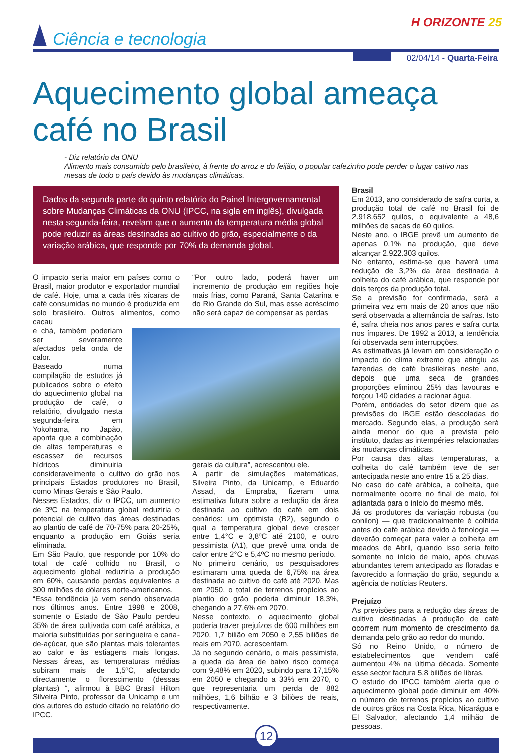Ciência e tecnologia
H ORIZONTE 25
02/04/14 - Quarta-Feira
Aquecimento global ameaça café no Brasil
- Diz relatório da ONU
Alimento mais consumido pelo brasileiro, à frente do arroz e do feijão, o popular cafezinho pode perder o lugar cativo nas mesas de todo o país devido às mudanças climáticas.
Dados da segunda parte do quinto relatório do Painel Intergovernamental sobre Mudanças Climáticas da ONU (IPCC, na sigla em inglês), divulgada nesta segunda-feira, revelam que o aumento da temperatura média global pode reduzir as áreas destinadas ao cultivo do grão, especialmente o da variação arábica, que responde por 70% da demanda global.
O impacto seria maior em países como o Brasil, maior produtor e exportador mundial de café. Hoje, uma a cada três xícaras de café consumidas no mundo é produzida em solo brasileiro. Outros alimentos, como cacau
e chá, também poderiam ser severamente afectados pela onda de calor.
Baseado numa compilação de estudos já publicados sobre o efeito do aquecimento global na produção de café, o relatório, divulgado nesta segunda-feira em Yokohama, no Japão, aponta que a combinação de altas temperaturas e escassez de recursos hídricos diminuiria consideravelmente o cultivo do grão nos principais Estados produtores no Brasil, como Minas Gerais e São Paulo.
Nesses Estados, diz o IPCC, um aumento de 3ºC na temperatura global reduziria o potencial de cultivo das áreas destinadas ao plantio de café de 70-75% para 20-25%, enquanto a produção em Goiás seria eliminada.
Em São Paulo, que responde por 10% do total de café colhido no Brasil, o aquecimento global reduziria a produção em 60%, causando perdas equivalentes a 300 milhões de dólares norte-americanos.
“Essa tendência já vem sendo observada nos últimos anos. Entre 1998 e 2008, somente o Estado de São Paulo perdeu 35% de área cultivada com café arábica, a maioria substituídas por seringueira e cana-de-açúcar, que são plantas mais tolerantes ao calor e às estiagens mais longas. Nessas áreas, as temperaturas médias subiram mais de 1,5ºC, afectando directamente o florescimento (dessas plantas) “, afirmou à BBC Brasil Hilton Silveira Pinto, professor da Unicamp e um dos autores do estudo citado no relatório do IPCC.
“Por outro lado, poderá haver um incremento de produção em regiões hoje mais frias, como Paraná, Santa Catarina e do Rio Grande do Sul, mas esse acréscimo não será capaz de compensar as perdas
gerais da cultura”, acrescentou ele.
A partir de simulações matemáticas, Silveira Pinto, da Unicamp, e Eduardo Assad, da Empraba, fizeram uma estimativa futura sobre a redução da área destinada ao cultivo do café em dois cenários: um optimista (B2), segundo o qual a temperatura global deve crescer entre 1,4°C e 3,8ºC até 2100, e outro pessimista (A1), que prevê uma onda de calor entre 2°C e 5,4ºC no mesmo período.
No primeiro cenário, os pesquisadores estimaram uma queda de 6,75% na área destinada ao cultivo do café até 2020. Mas em 2050, o total de terrenos propícios ao plantio do grão poderia diminuir 18,3%, chegando a 27,6% em 2070.
Nesse contexto, o aquecimento global poderia trazer prejuízos de 600 milhões em 2020, 1,7 bilião em 2050 e 2,55 biliões de reais em 2070, acrescentam.
Já no segundo cenário, o mais pessimista, a queda da área de baixo risco começa com 9,48% em 2020, subindo para 17,15% em 2050 e chegando a 33% em 2070, o que representaria um perda de 882 milhões, 1,6 bilhão e 3 biliões de reais, respectivamente.
Brasil
Em 2013, ano considerado de safra curta, a produção total de café no Brasil foi de 2.918.652 quilos, o equivalente a 48,6 milhões de sacas de 60 quilos.
Neste ano, o IBGE prevê um aumento de apenas 0,1% na produção, que deve alcançar 2.922.303 quilos.
No entanto, estima-se que haverá uma redução de 3,2% da área destinada à colheita do café arábica, que responde por dois terços da produção total.
Se a previsão for confirmada, será a primeira vez em mais de 20 anos que não será observada a alternância de safras. Isto é, safra cheia nos anos pares e safra curta nos ímpares. De 1992 a 2013, a tendência foi observada sem interrupções.
As estimativas já levam em consideração o impacto do clima extremo que atingiu as fazendas de café brasileiras neste ano, depois que uma seca de grandes proporções eliminou 25% das lavouras e forçou 140 cidades a racionar água.
Porém, entidades do setor dizem que as previsões do IBGE estão descoladas do mercado. Segundo elas, a produção será ainda menor do que a prevista pelo instituto, dadas as intempéries relacionadas às mudanças climáticas.
Por causa das altas temperaturas, a colheita do café também teve de ser antecipada neste ano entre 15 a 25 dias.
No caso do café arábica, a colheita, que normalmente ocorre no final de maio, foi adiantada para o início do mesmo mês.
Já os produtores da variação robusta (ou conilon) — que tradicionalmente é colhida antes do café arábica devido à fenologia — deverão começar para valer a colheita em meados de Abril, quando isso seria feito somente no início de maio, após chuvas abundantes terem antecipado as floradas e favorecido a formação do grão, segundo a agência de notícias Reuters.
Prejuízo
As previsões para a redução das áreas de cultivo destinadas à produção de café ocorrem num momento de crescimento da demanda pelo grão ao redor do mundo.
Só no Reino Unido, o número de estabelecimentos que vendem café aumentou 4% na última década. Somente esse sector factura 5,8 biliões de libras.
O estudo do IPCC também alerta que o aquecimento global pode diminuir em 40% o número de terrenos propícios ao cultivo de outros grãos na Costa Rica, Nicarágua e El Salvador, afectando 1,4 milhão de pessoas.
12